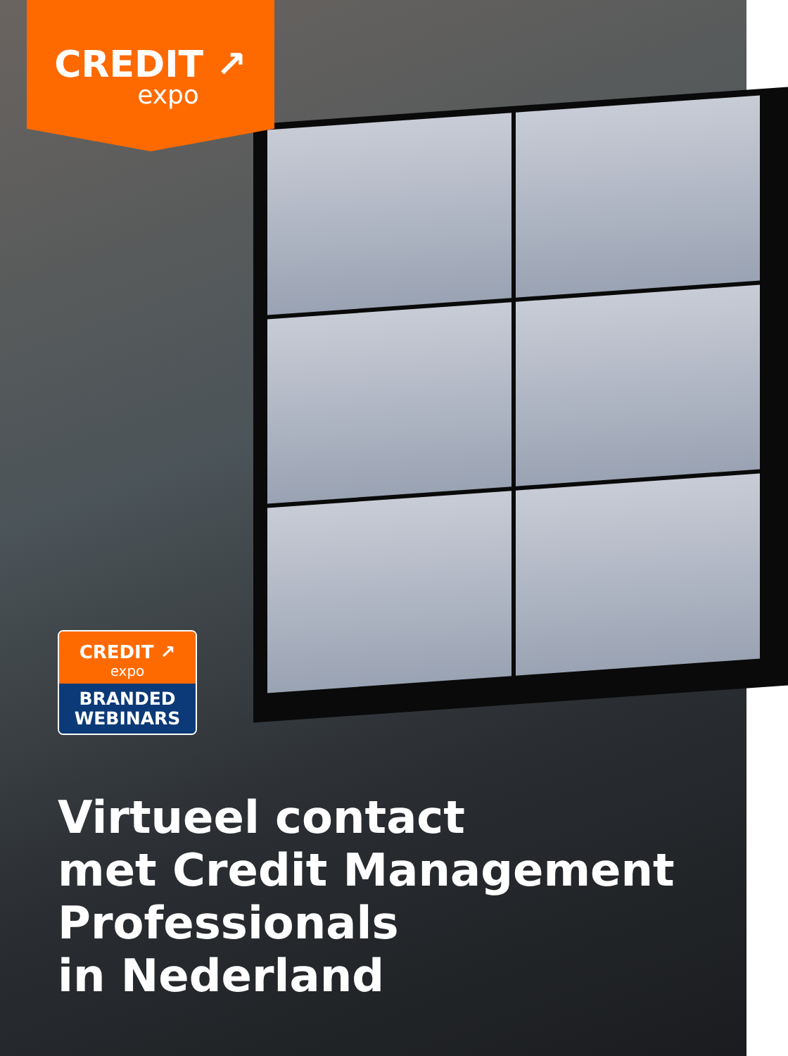CREDIT ↗
expo
CREDIT ↗
expo
BRANDED
WEBINARS
Virtueel contact
met Credit Management
Professionals
in Nederland